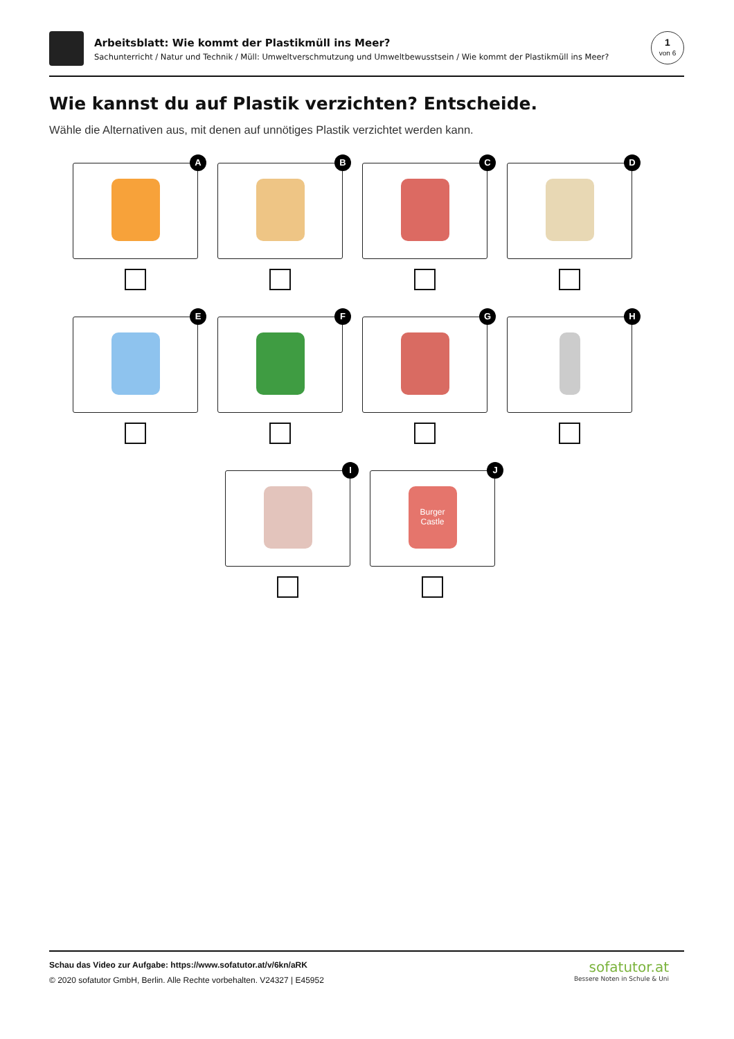Arbeitsblatt: Wie kommt der Plastikmüll ins Meer?
Sachunterricht / Natur und Technik / Müll: Umweltverschmutzung und Umweltbewusstsein / Wie kommt der Plastikmüll ins Meer?
1
von 6
Wie kannst du auf Plastik verzichten? Entscheide.
Wähle die Alternativen aus, mit denen auf unnötiges Plastik verzichtet werden kann.
A
B
C
D
E
F
G
H
I
J
Burger Castle
Schau das Video zur Aufgabe: https://www.sofatutor.at/v/6kn/aRK
© 2020 sofatutor GmbH, Berlin. Alle Rechte vorbehalten. V24327 | E45952
sofatutor.at
Bessere Noten in Schule & Uni